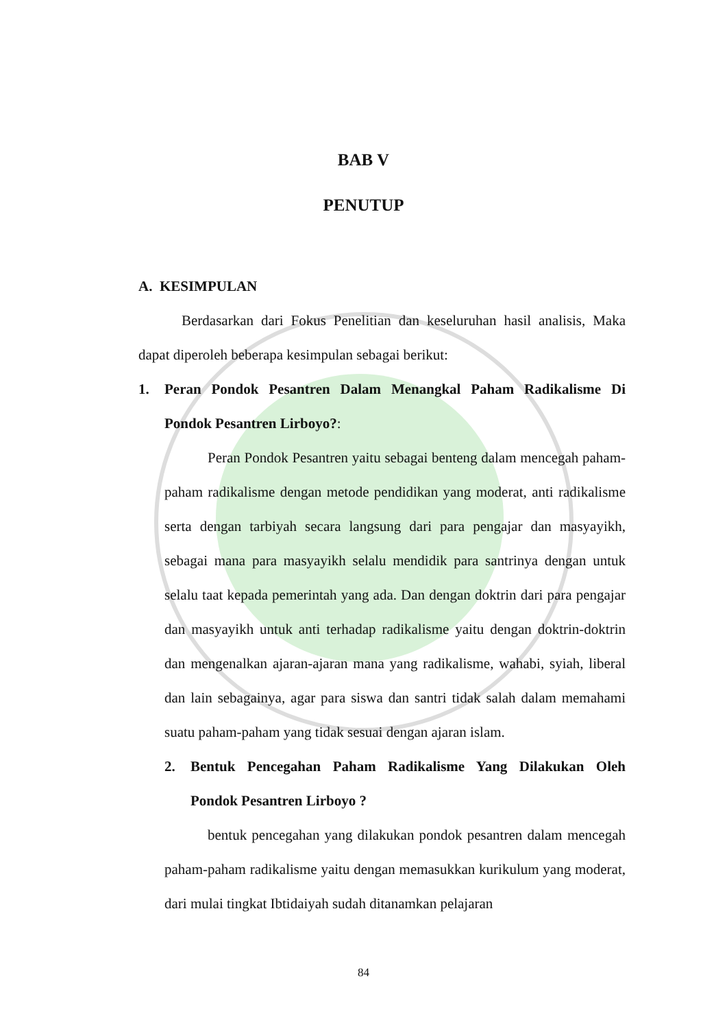BAB V
PENUTUP
A. KESIMPULAN
Berdasarkan dari Fokus Penelitian dan keseluruhan hasil analisis, Maka dapat diperoleh beberapa kesimpulan sebagai berikut:
1. Peran Pondok Pesantren Dalam Menangkal Paham Radikalisme Di Pondok Pesantren Lirboyo?:
Peran Pondok Pesantren yaitu sebagai benteng dalam mencegah paham-paham radikalisme dengan metode pendidikan yang moderat, anti radikalisme serta dengan tarbiyah secara langsung dari para pengajar dan masyayikh, sebagai mana para masyayikh selalu mendidik para santrinya dengan untuk selalu taat kepada pemerintah yang ada. Dan dengan doktrin dari para pengajar dan masyayikh untuk anti terhadap radikalisme yaitu dengan doktrin-doktrin dan mengenalkan ajaran-ajaran mana yang radikalisme, wahabi, syiah, liberal dan lain sebagainya, agar para siswa dan santri tidak salah dalam memahami suatu paham-paham yang tidak sesuai dengan ajaran islam.
2. Bentuk Pencegahan Paham Radikalisme Yang Dilakukan Oleh Pondok Pesantren Lirboyo ?
bentuk pencegahan yang dilakukan pondok pesantren dalam mencegah paham-paham radikalisme yaitu dengan memasukkan kurikulum yang moderat, dari mulai tingkat Ibtidaiyah sudah ditanamkan pelajaran
84